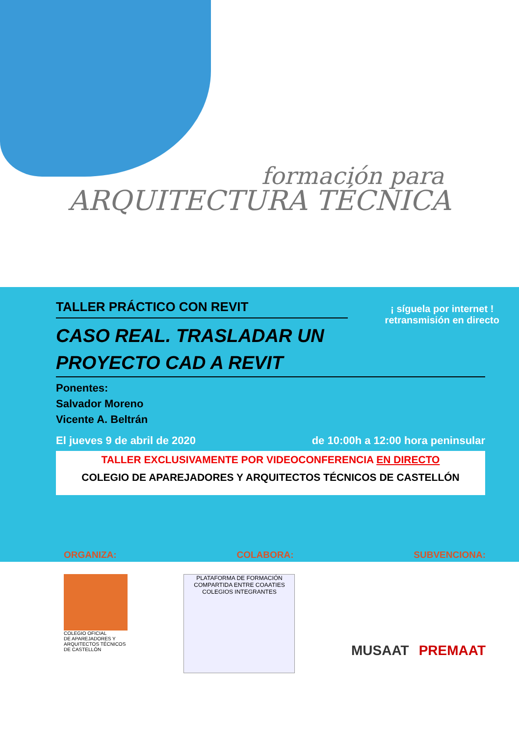formación para
ARQUITECTURA TÉCNICA
¡ síguela por internet !
retransmisión en directo
TALLER PRÁCTICO CON REVIT
CASO REAL. TRASLADAR UN
PROYECTO CAD A REVIT
Ponentes:
Salvador Moreno
Vicente A. Beltrán
El jueves 9 de abril de 2020 de 10:00h a 12:00 hora peninsular
TALLER EXCLUSIVAMENTE POR VIDEOCONFERENCIA EN DIRECTO
COLEGIO DE APAREJADORES Y ARQUITECTOS TÉCNICOS DE CASTELLÓN
ORGANIZA: COLABORA: SUBVENCIONA:
COLEGIO OFICIAL
DE APAREJADORES Y
ARQUITECTOS TÉCNICOS
DE CASTELLÓN
PLATAFORMA DE FORMACIÓN
COMPARTIDA ENTRE COAATIES
COLEGIOS INTEGRANTES
MUSAAT PREMAAT